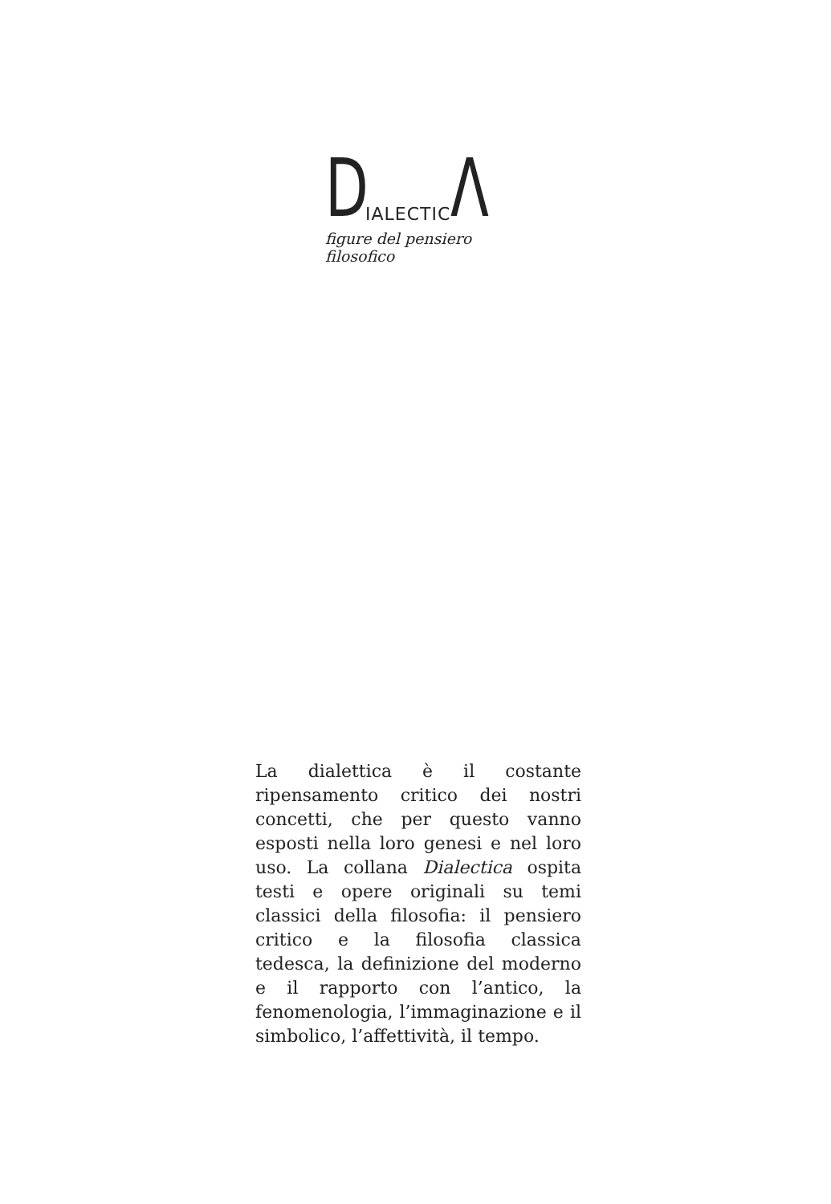D IALECTIC Λ
figure del pensiero filosofico
La dialettica è il costante ripensamento critico dei nostri concetti, che per questo vanno esposti nella loro genesi e nel loro uso. La collana Dialectica ospita testi e opere originali su temi classici della filosofia: il pensiero critico e la filosofia classica tedesca, la definizione del moderno e il rapporto con l’antico, la fenomenologia, l’immaginazione e il simbolico, l’affettività, il tempo.